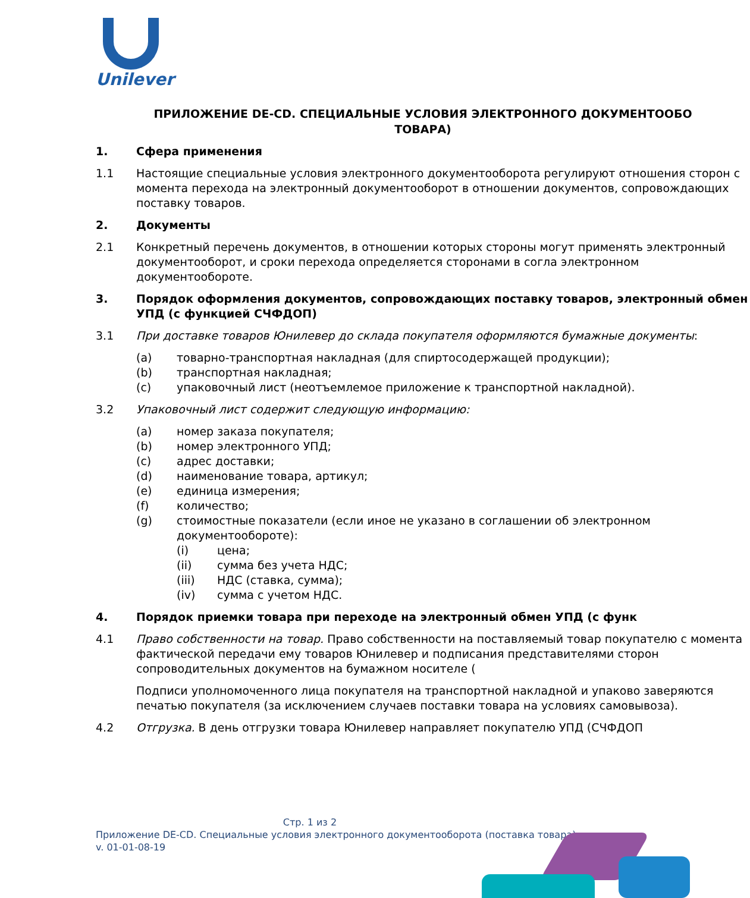Unilever
ПРИЛОЖЕНИЕ DE-CD. СПЕЦИАЛЬНЫЕ УСЛОВИЯ ЭЛЕКТРОННОГО ДОКУМЕНТООБО
ТОВАРА)
1. Сфера применения
1.1 Настоящие специальные условия электронного документооборота регулируют отношения сторон с момента перехода на электронный документооборот в отношении документов, сопровождающих поставку товаров.
2. Документы
2.1 Конкретный перечень документов, в отношении которых стороны могут применять электронный документооборот, и сроки перехода определяется сторонами в согла электронном документообороте.
3. Порядок оформления документов, сопровождающих поставку товаров, электронный обмен УПД (с функцией СЧФДОП)
3.1 При доставке товаров Юнилевер до склада покупателя оформляются бумажные документы:
(a) товарно-транспортная накладная (для спиртосодержащей продукции);
(b) транспортная накладная;
(c) упаковочный лист (неотъемлемое приложение к транспортной накладной).
3.2 Упаковочный лист содержит следующую информацию:
(a) номер заказа покупателя;
(b) номер электронного УПД;
(c) адрес доставки;
(d) наименование товара, артикул;
(e) единица измерения;
(f) количество;
(g) стоимостные показатели (если иное не указано в соглашении об электронном документообороте):
(i) цена;
(ii) сумма без учета НДС;
(iii) НДС (ставка, сумма);
(iv) сумма с учетом НДС.
4. Порядок приемки товара при переходе на электронный обмен УПД (с функ
4.1 Право собственности на товар. Право собственности на поставляемый товар покупателю с момента фактической передачи ему товаров Юнилевер и подписания представителями сторон сопроводительных документов на бумажном носителе (
Подписи уполномоченного лица покупателя на транспортной накладной и упаково заверяются печатью покупателя (за исключением случаев поставки товара на условиях самовывоза).
4.2 Отгрузка. В день отгрузки товара Юнилевер направляет покупателю УПД (СЧФДОП
Стр. 1 из 2
Приложение DE-CD. Специальные условия электронного документооборота (поставка товара)
v. 01-01-08-19